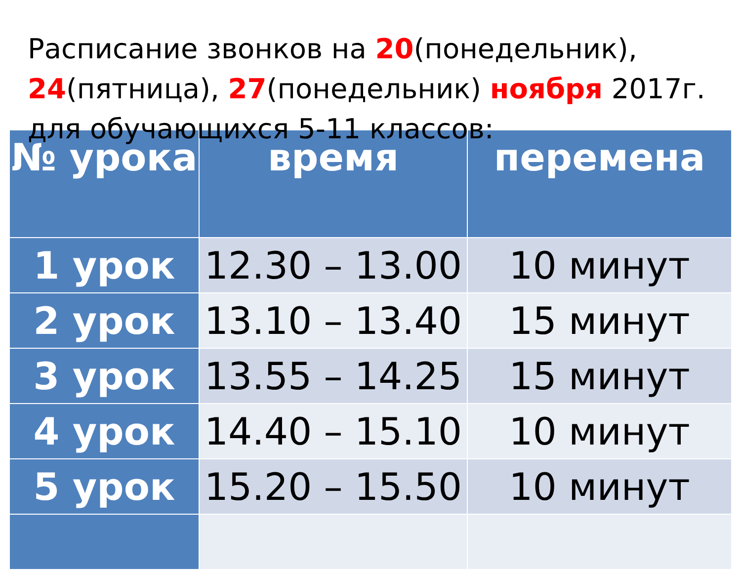Расписание звонков на 20(понедельник), 24(пятница), 27(понедельник) ноября 2017г. для обучающихся 5-11 классов:
| № урока | время | перемена |
| --- | --- | --- |
| 1 урок | 12.30 – 13.00 | 10 минут |
| 2 урок | 13.10 – 13.40 | 15 минут |
| 3 урок | 13.55 – 14.25 | 15 минут |
| 4 урок | 14.40 – 15.10 | 10 минут |
| 5 урок | 15.20 – 15.50 | 10 минут |